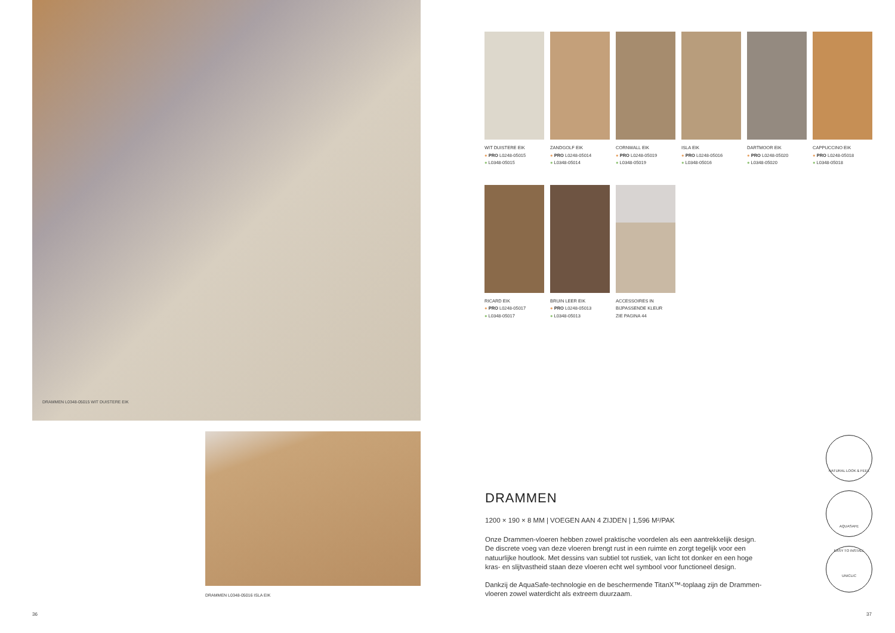DRAMMEN L0348-05015 WIT DUISTERE EIK
DRAMMEN L0348-05016 ISLA EIK
36
WIT DUISTERE EIK
● PRO L0248-05015
● L0348-05015
ZANDGOLF EIK
● PRO L0248-05014
● L0348-05014
CORNWALL EIK
● PRO L0248-05019
● L0348-05019
ISLA EIK
● PRO L0248-05016
● L0348-05016
DARTMOOR EIK
● PRO L0248-05020
● L0348-05020
CAPPUCCINO EIK
● PRO L0248-05018
● L0348-05018
RICARD EIK
● PRO L0248-05017
● L0348-05017
BRUIN LEER EIK
● PRO L0248-05013
● L0348-05013
ACCESSOIRES IN
BIJPASSENDE KLEUR
ZIE PAGINA 44
DRAMMEN
1200 × 190 × 8 MM | VOEGEN AAN 4 ZIJDEN | 1,596 M²/PAK
Onze Drammen-vloeren hebben zowel praktische voordelen als een aantrekkelijk design. De discrete voeg van deze vloeren brengt rust in een ruimte en zorgt tegelijk voor een natuurlijke houtlook. Met dessins van subtiel tot rustiek, van licht tot donker en een hoge kras- en slijtvastheid staan deze vloeren echt wel symbool voor functioneel design.
Dankzij de AquaSafe-technologie en de beschermende TitanX™-toplaag zijn de Drammen-vloeren zowel waterdicht als extreem duurzaam.
NATURAL LOOK & FEEL
AQUASAFE
EASY TO INSTALL
UNICLIC
37